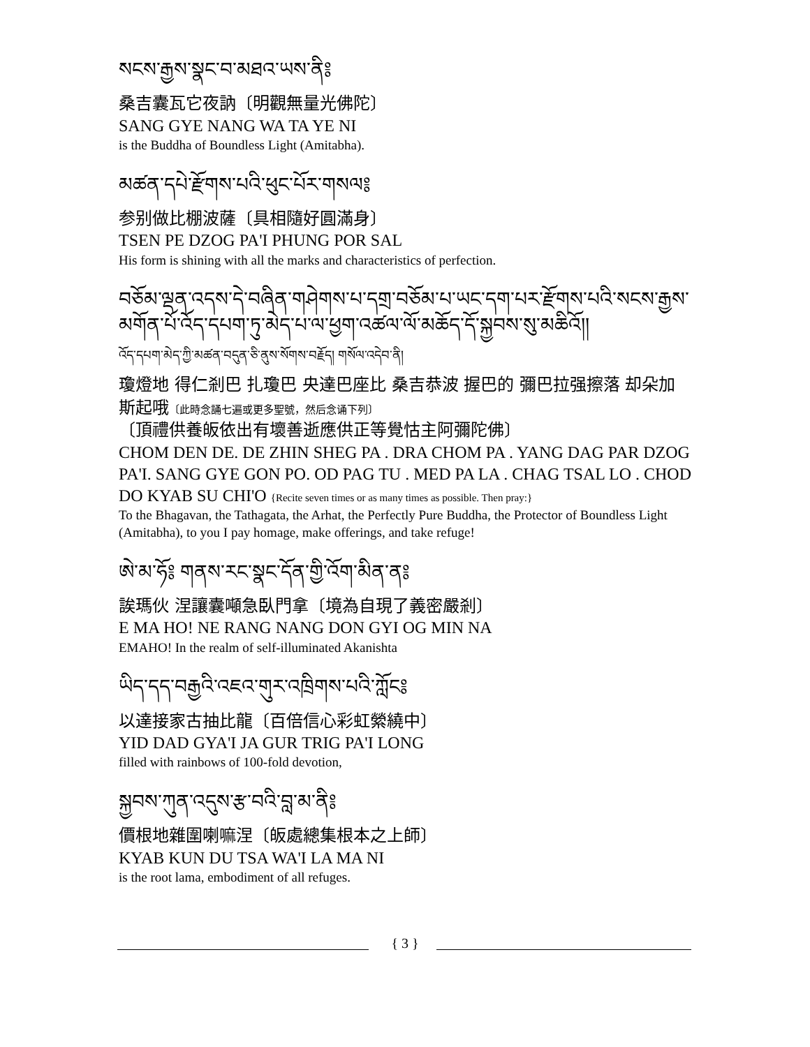སངས་རྒྱས་སྣང་བ་མཐའ་ཡས་ནི༔
桑吉囊瓦它夜訥〔明觀無量光佛陀〕
SANG GYE NANG WA TA YE NI
is the Buddha of Boundless Light (Amitabha).
མཚན་དཔེ་རྫོགས་པའི་ཕུང་པོར་གསལ༔
参别做比棚波薩〔具相隨好圓滿身〕
TSEN PE DZOG PA'I PHUNG POR SAL
His form is shining with all the marks and characteristics of perfection.
བཅོམ་ལྡན་འདས་དེ་བཞིན་གཤེགས་པ་དགྲ་བཅོམ་པ་ཡང་དག་པར་རྫོགས་པའི་སངས་རྒྱས་མགོན་པོ་འོད་དཔག་ཏུ་མེད་པ་ལ་ཕྱག་འཚལ་ལོ་མཆོད་དོ་སྐྱབས་སུ་མཆིའོ།།
འོད་དཔག་མེད་ཀྱི་མཚན་བདུན་ཅི་ནུས་སོགས་བརྗོད། གསོལ་འདེབ་ནི།
瓊燈地 得仁剎巴 扎瓊巴 央達巴座比 桑吉恭波 握巴的 彌巴拉强擦落 却朵加斯起哦〔此時念誦七遍或更多聖號，然后念诵下列〕
〔頂禮供養皈依出有壞善逝應供正等覺怙主阿彌陀佛〕
CHOM DEN DE. DE ZHIN SHEG PA . DRA CHOM PA . YANG DAG PAR DZOG PA'I. SANG GYE GON PO. OD PAG TU . MED PA LA . CHAG TSAL LO . CHOD DO KYAB SU CHI'O {Recite seven times or as many times as possible. Then pray:}
To the Bhagavan, the Tathagata, the Arhat, the Perfectly Pure Buddha, the Protector of Boundless Light (Amitabha), to you I pay homage, make offerings, and take refuge!
ཨེ་མ་ཧོ༔ གནས་རང་སྣང་དོན་གྱི་འོག་མིན་ན༔
誒瑪伙 涅讓囊噸急臥門拿〔境為自現了義密嚴剎〕
E MA HO! NE RANG NANG DON GYI OG MIN NA
EMAHO! In the realm of self-illuminated Akanishta
ཡིད་དད་བརྒྱའི་འཇའ་གུར་འཁྲིགས་པའི་ཀློང༔
以達接家古抽比龍〔百倍信心彩虹縈繞中〕
YID DAD GYA'I JA GUR TRIG PA'I LONG
filled with rainbows of 100-fold devotion,
སྐྱབས་ཀུན་འདུས་རྩ་བའི་བླ་མ་ནི༔
價根地雜圍喇嘛涅〔皈處總集根本之上師〕
KYAB KUN DU TSA WA'I LA MA NI
is the root lama, embodiment of all refuges.
{ 3 }